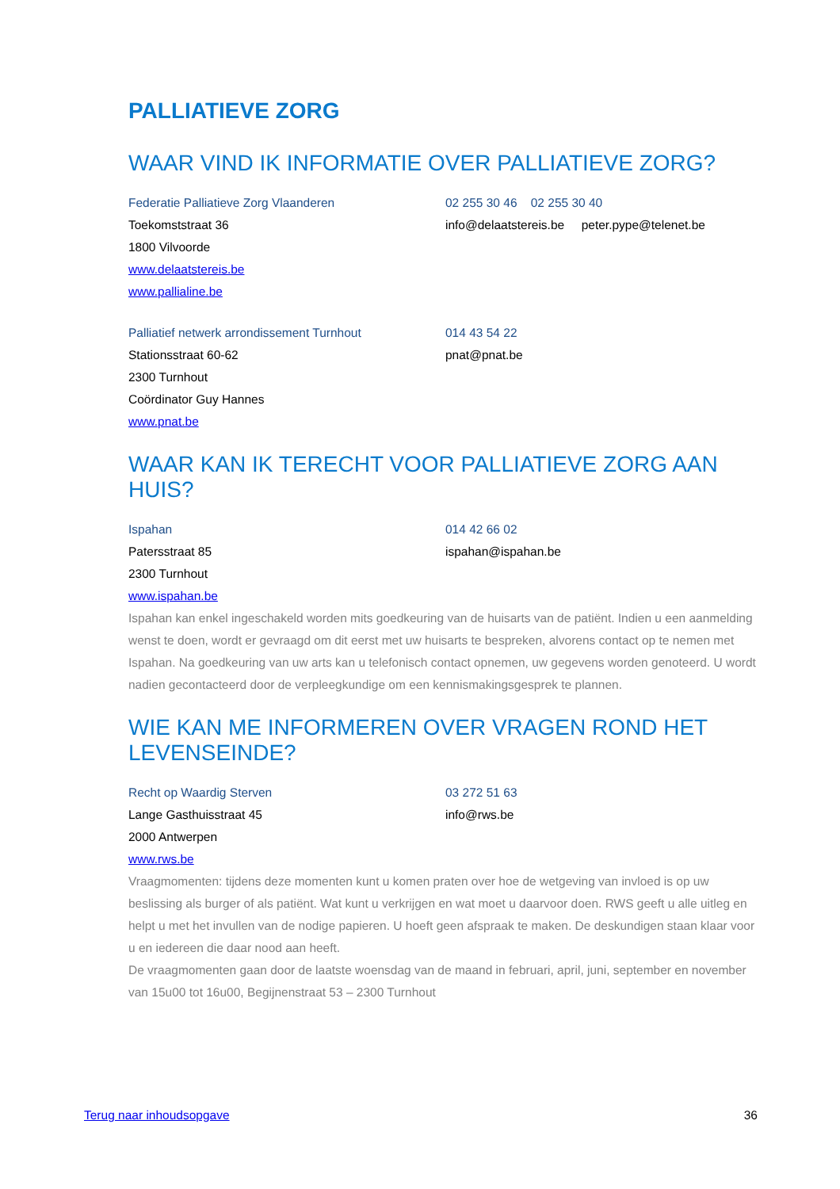PALLIATIEVE ZORG
WAAR VIND IK INFORMATIE OVER PALLIATIEVE ZORG?
Federatie Palliatieve Zorg Vlaanderen 02 255 30 46 02 255 30 40
Toekomststraat 36 info@delaatstereis.be peter.pype@telenet.be
1800 Vilvoorde
www.delaatstereis.be
www.pallialine.be
Palliatief netwerk arrondissement Turnhout 014 43 54 22
Stationsstraat 60-62 pnat@pnat.be
2300 Turnhout
Coördinator Guy Hannes
www.pnat.be
WAAR KAN IK TERECHT VOOR PALLIATIEVE ZORG AAN HUIS?
Ispahan 014 42 66 02
Patersstraat 85 ispahan@ispahan.be
2300 Turnhout
www.ispahan.be
Ispahan kan enkel ingeschakeld worden mits goedkeuring van de huisarts van de patiënt. Indien u een aanmelding wenst te doen, wordt er gevraagd om dit eerst met uw huisarts te bespreken, alvorens contact op te nemen met Ispahan. Na goedkeuring van uw arts kan u telefonisch contact opnemen, uw gegevens worden genoteerd. U wordt nadien gecontacteerd door de verpleegkundige om een kennismakingsgesprek te plannen.
WIE KAN ME INFORMEREN OVER VRAGEN ROND HET LEVENSEINDE?
Recht op Waardig Sterven 03 272 51 63
Lange Gasthuisstraat 45 info@rws.be
2000 Antwerpen
www.rws.be
Vraagmomenten: tijdens deze momenten kunt u komen praten over hoe de wetgeving van invloed is op uw beslissing als burger of als patiënt. Wat kunt u verkrijgen en wat moet u daarvoor doen. RWS geeft u alle uitleg en helpt u met het invullen van de nodige papieren. U hoeft geen afspraak te maken. De deskundigen staan klaar voor u en iedereen die daar nood aan heeft.
De vraagmomenten gaan door de laatste woensdag van de maand in februari, april, juni, september en november van 15u00 tot 16u00, Begijnenstraat 53 – 2300 Turnhout
Terug naar inhoudsopgave 36